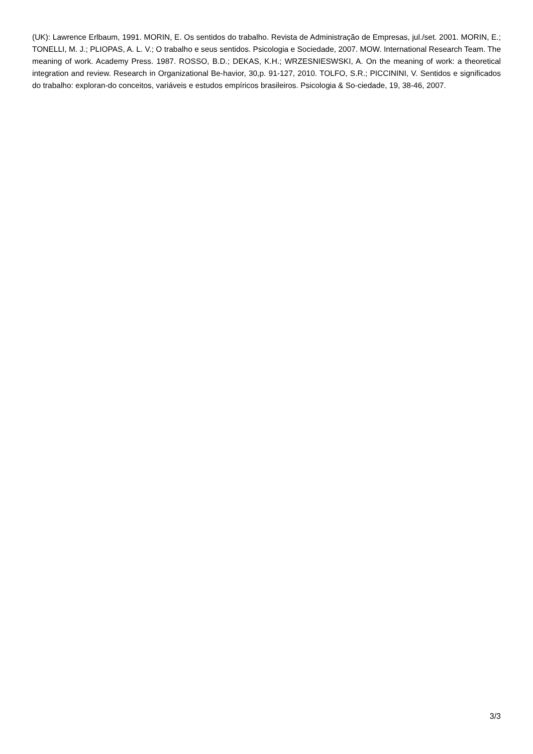(UK): Lawrence Erlbaum, 1991. MORIN, E. Os sentidos do trabalho. Revista de Administração de Empresas, jul./set. 2001. MORIN, E.; TONELLI, M. J.; PLIOPAS, A. L. V.; O trabalho e seus sentidos. Psicologia e Sociedade, 2007. MOW. International Research Team. The meaning of work. Academy Press. 1987. ROSSO, B.D.; DEKAS, K.H.; WRZESNIESWSKI, A. On the meaning of work: a theoretical integration and review. Research in Organizational Be-havior, 30,p. 91-127, 2010. TOLFO, S.R.; PICCININI, V. Sentidos e significados do trabalho: exploran-do conceitos, variáveis e estudos empíricos brasileiros. Psicologia & So-ciedade, 19, 38-46, 2007.
3/3